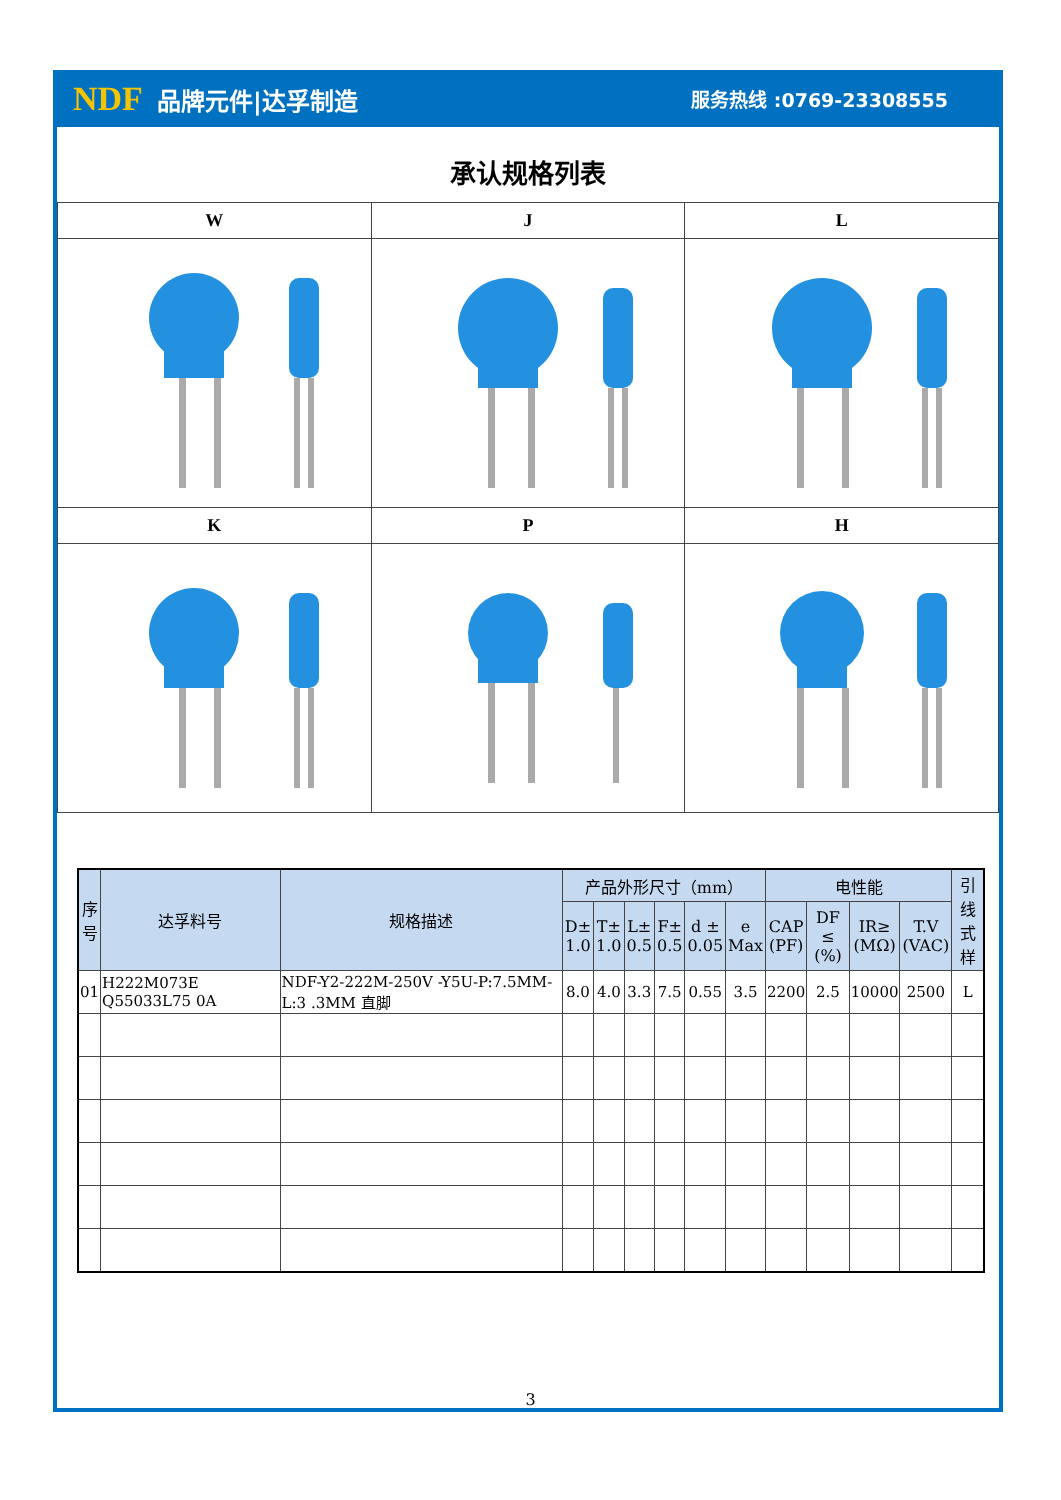NDF 品牌元件|达孚制造
服务热线 :0769-23308555
承认规格列表
| W | J | L |
| --- | --- | --- |
| K | P | H |
| 序 号 | 达孚料号 | 规格描述 | 产品外形尺寸（mm） | | | | | | 电性能 | | | | 引线 式样 |
| --- | --- | --- | --- | --- | --- | --- | --- | --- | --- | --- | --- | --- | --- |
| | | | D± 1.0 | T± 1.0 | L± 0.5 | F± 0.5 | d ± 0.05 | e Max | CAP (PF) | DF ≤ (%) | IR≥ (MΩ) | T.V (VAC) | |
| 01 | H222M073E Q55033L75 0A | NDF-Y2-222M-250V -Y5U-P:7.5MM-L:3 .3MM 直脚 | 8.0 | 4.0 | 3.3 | 7.5 | 0.55 | 3.5 | 2200 | 2.5 | 10000 | 2500 | L |
3